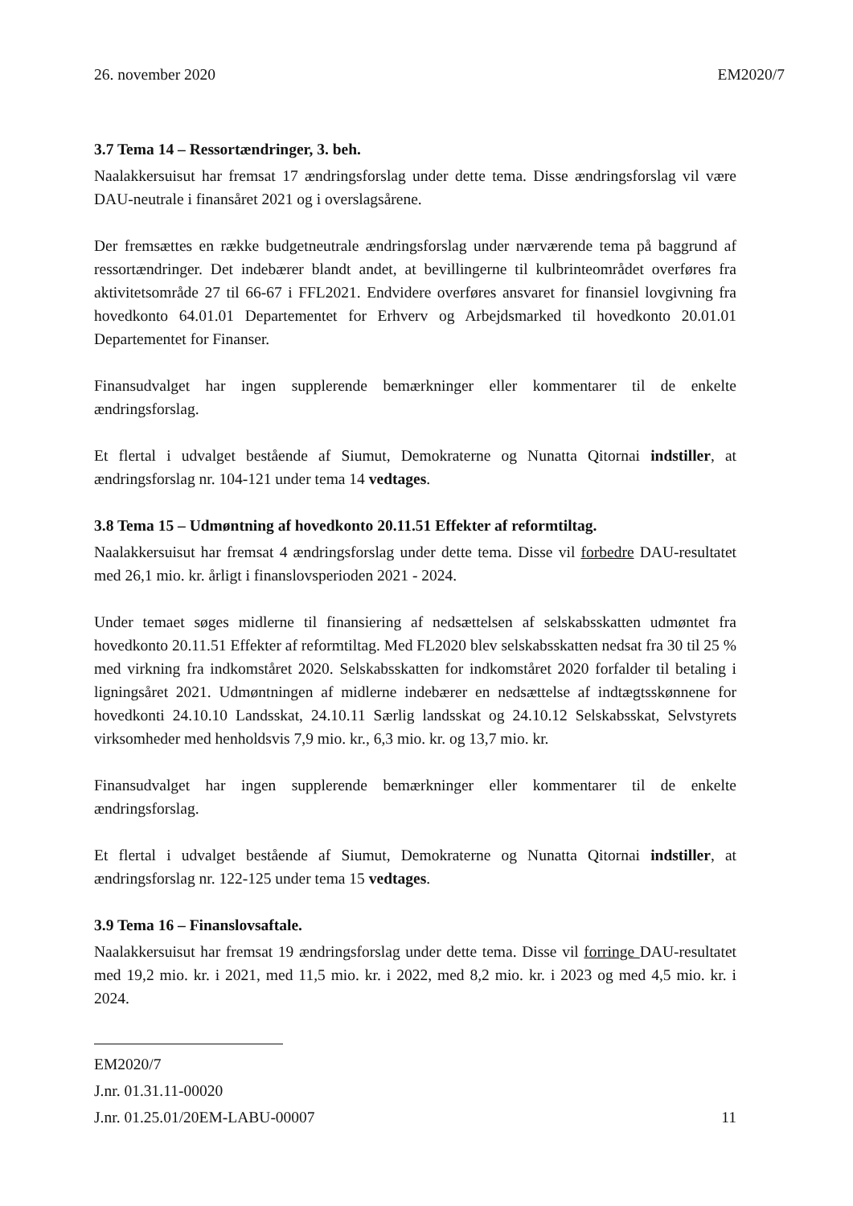26. november 2020 EM2020/7
3.7 Tema 14 – Ressortændringer, 3. beh.
Naalakkersuisut har fremsat 17 ændringsforslag under dette tema. Disse ændringsforslag vil være DAU-neutrale i finansåret 2021 og i overslagsårene.
Der fremsættes en række budgetneutrale ændringsforslag under nærværende tema på baggrund af ressortændringer. Det indebærer blandt andet, at bevillingerne til kulbrinteområdet overføres fra aktivitetsområde 27 til 66-67 i FFL2021. Endvidere overføres ansvaret for finansiel lovgivning fra hovedkonto 64.01.01 Departementet for Erhverv og Arbejdsmarked til hovedkonto 20.01.01 Departementet for Finanser.
Finansudvalget har ingen supplerende bemærkninger eller kommentarer til de enkelte ændringsforslag.
Et flertal i udvalget bestående af Siumut, Demokraterne og Nunatta Qitornai indstiller, at ændringsforslag nr. 104-121 under tema 14 vedtages.
3.8 Tema 15 – Udmøntning af hovedkonto 20.11.51 Effekter af reformtiltag.
Naalakkersuisut har fremsat 4 ændringsforslag under dette tema. Disse vil forbedre DAU-resultatet med 26,1 mio. kr. årligt i finanslovsperioden 2021 - 2024.
Under temaet søges midlerne til finansiering af nedsættelsen af selskabsskatten udmøntet fra hovedkonto 20.11.51 Effekter af reformtiltag. Med FL2020 blev selskabsskatten nedsat fra 30 til 25 % med virkning fra indkomståret 2020. Selskabsskatten for indkomståret 2020 forfalder til betaling i ligningsåret 2021. Udmøntningen af midlerne indebærer en nedsættelse af indtægtsskønnene for hovedkonti 24.10.10 Landsskat, 24.10.11 Særlig landsskat og 24.10.12 Selskabsskat, Selvstyrets virksomheder med henholdsvis 7,9 mio. kr., 6,3 mio. kr. og 13,7 mio. kr.
Finansudvalget har ingen supplerende bemærkninger eller kommentarer til de enkelte ændringsforslag.
Et flertal i udvalget bestående af Siumut, Demokraterne og Nunatta Qitornai indstiller, at ændringsforslag nr. 122-125 under tema 15 vedtages.
3.9 Tema 16 – Finanslovsaftale.
Naalakkersuisut har fremsat 19 ændringsforslag under dette tema. Disse vil forringe DAU-resultatet med 19,2 mio. kr. i 2021, med 11,5 mio. kr. i 2022, med 8,2 mio. kr. i 2023 og med 4,5 mio. kr. i 2024.
EM2020/7
J.nr. 01.31.11-00020
J.nr. 01.25.01/20EM-LABU-00007
11